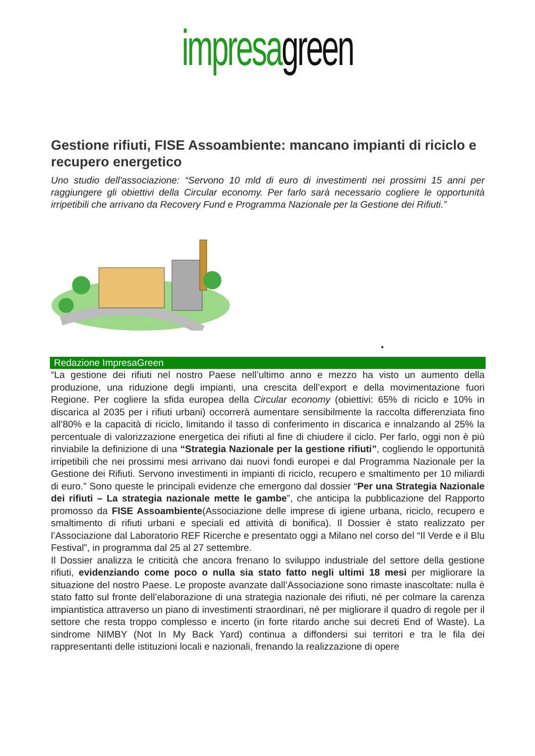impresa green
Gestione rifiuti, FISE Assoambiente: mancano impianti di riciclo e recupero energetico
Uno studio dell'associazione: “Servono 10 mld di euro di investimenti nei prossimi 15 anni per raggiungere gli obiettivi della Circular economy. Per farlo sarà necessario cogliere le opportunità irripetibili che arrivano da Recovery Fund e Programma Nazionale per la Gestione dei Rifiuti.”
•
Redazione ImpresaGreen
“La gestione dei rifiuti nel nostro Paese nell’ultimo anno e mezzo ha visto un aumento della produzione, una riduzione degli impianti, una crescita dell’export e della movimentazione fuori Regione. Per cogliere la sfida europea della Circular economy (obiettivi: 65% di riciclo e 10% in discarica al 2035 per i rifiuti urbani) occorrerà aumentare sensibilmente la raccolta differenziata fino all’80% e la capacità di riciclo, limitando il tasso di conferimento in discarica e innalzando al 25% la percentuale di valorizzazione energetica dei rifiuti al fine di chiudere il ciclo. Per farlo, oggi non è più rinviabile la definizione di una “Strategia Nazionale per la gestione rifiuti”, cogliendo le opportunità irripetibili che nei prossimi mesi arrivano dai nuovi fondi europei e dal Programma Nazionale per la Gestione dei Rifiuti. Servono investimenti in impianti di riciclo, recupero e smaltimento per 10 miliardi di euro.” Sono queste le principali evidenze che emergono dal dossier “Per una Strategia Nazionale dei rifiuti – La strategia nazionale mette le gambe”, che anticipa la pubblicazione del Rapporto promosso da FISE Assoambiente(Associazione delle imprese di igiene urbana, riciclo, recupero e smaltimento di rifiuti urbani e speciali ed attività di bonifica). Il Dossier è stato realizzato per l’Associazione dal Laboratorio REF Ricerche e presentato oggi a Milano nel corso del “Il Verde e il Blu Festival”, in programma dal 25 al 27 settembre.
Il Dossier analizza le criticità che ancora frenano lo sviluppo industriale del settore della gestione rifiuti, evidenziando come poco o nulla sia stato fatto negli ultimi 18 mesi per migliorare la situazione del nostro Paese. Le proposte avanzate dall’Associazione sono rimaste inascoltate: nulla è stato fatto sul fronte dell’elaborazione di una strategia nazionale dei rifiuti, né per colmare la carenza impiantistica attraverso un piano di investimenti straordinari, né per migliorare il quadro di regole per il settore che resta troppo complesso e incerto (in forte ritardo anche sui decreti End of Waste). La sindrome NIMBY (Not In My Back Yard) continua a diffondersi sui territori e tra le fila dei rappresentanti delle istituzioni locali e nazionali, frenando la realizzazione di opere